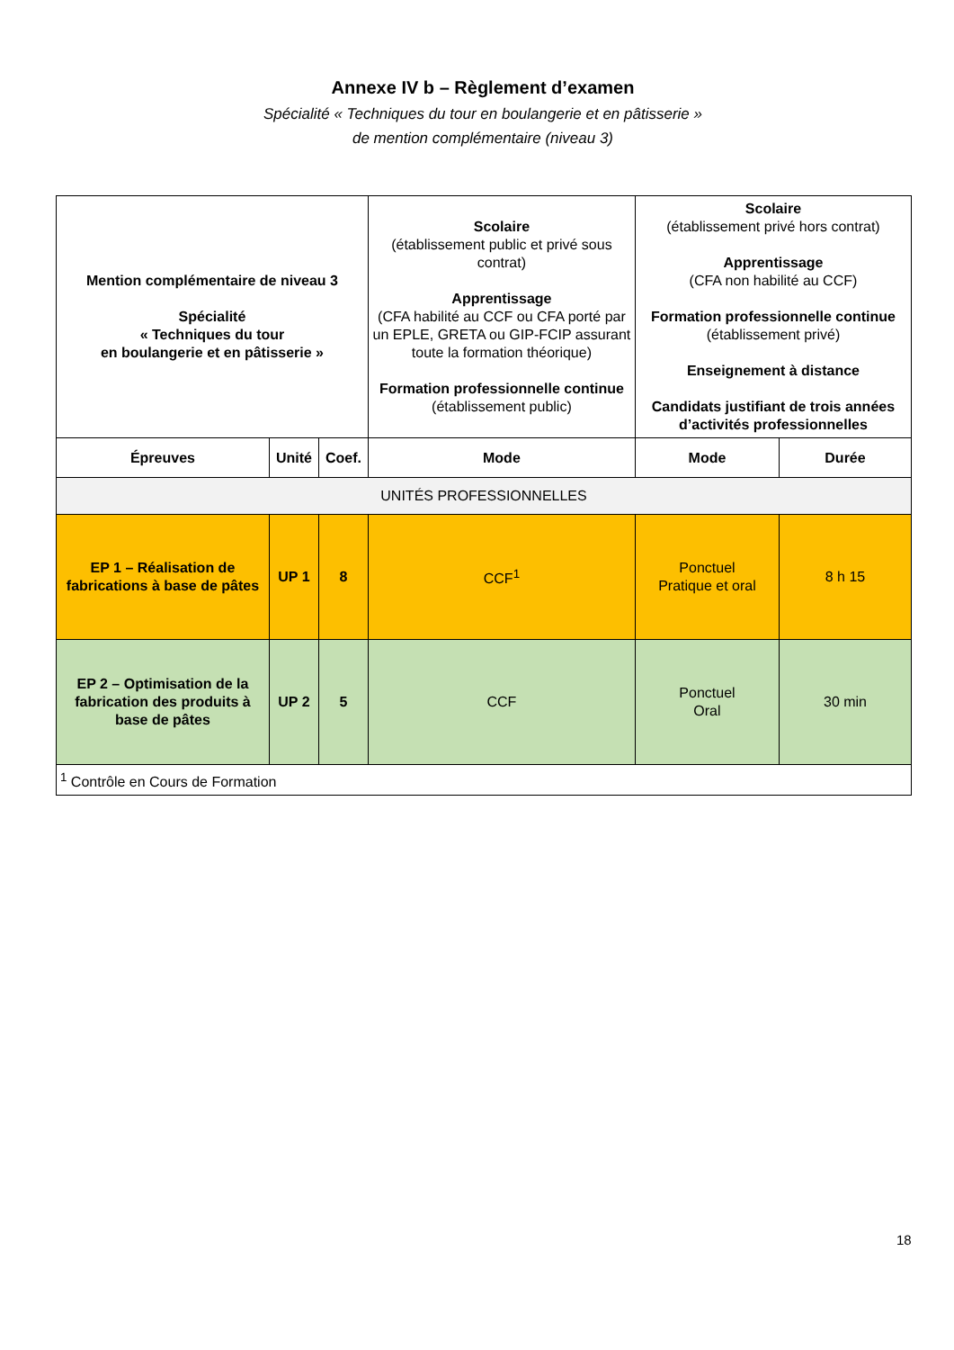Annexe IV b – Règlement d’examen
Spécialité « Techniques du tour en boulangerie et en pâtisserie »
de mention complémentaire (niveau 3)
| Mention complémentaire de niveau 3 Spécialité « Techniques du tour en boulangerie et en pâtisserie » | | | Scolaire (établissement public et privé sous contrat) Apprentissage (CFA habilité au CCF ou CFA porté par un EPLE, GRETA ou GIP-FCIP assurant toute la formation théorique) Formation professionnelle continue (établissement public) | Scolaire (établissement privé hors contrat) Apprentissage (CFA non habilité au CCF) Formation professionnelle continue (établissement privé) Enseignement à distance Candidats justifiant de trois années d’activités professionnelles | |
| Épreuves | Unité | Coef. | Mode | Mode | Durée |
| UNITÉS PROFESSIONNELLES | | | | | |
| EP 1 – Réalisation de fabrications à base de pâtes | UP 1 | 8 | CCF<sup>1</sup> | Ponctuel Pratique et oral | 8 h 15 |
| EP 2 – Optimisation de la fabrication des produits à base de pâtes | UP 2 | 5 | CCF | Ponctuel Oral | 30 min |
| <sup>1</sup> Contrôle en Cours de Formation | | | | | |
18